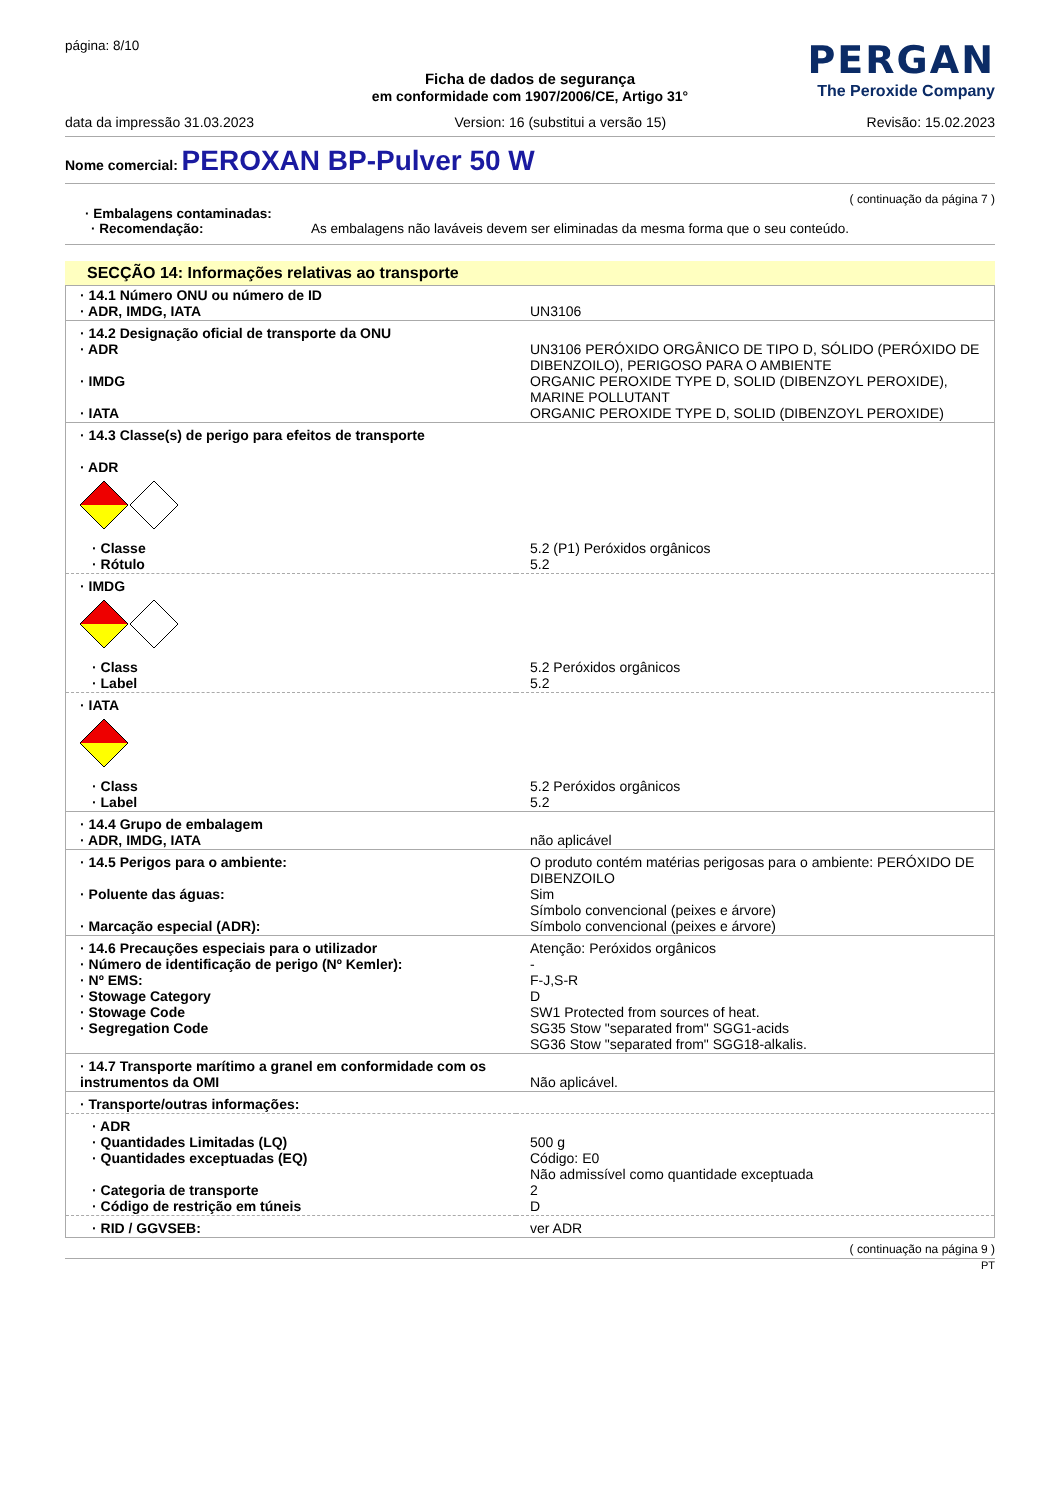página: 8/10
PERGAN
The Peroxide Company
Ficha de dados de segurança
em conformidade com 1907/2006/CE, Artigo 31°
data da impressão 31.03.2023 Version: 16 (substitui a versão 15) Revisão: 15.02.2023
Nome comercial: PEROXAN BP-Pulver 50 W
( continuação da página 7 )
· Embalagens contaminadas:
· Recomendação: As embalagens não laváveis devem ser eliminadas da mesma forma que o seu conteúdo.
SECÇÃO 14: Informações relativas ao transporte
| · 14.1 Número ONU ou número de ID · ADR, IMDG, IATA | UN3106 |
| · 14.2 Designação oficial de transporte da ONU · ADR · IMDG · IATA | UN3106 PERÓXIDO ORGÂNICO DE TIPO D, SÓLIDO (PERÓXIDO DE DIBENZOILO), PERIGOSO PARA O AMBIENTE ORGANIC PEROXIDE TYPE D, SOLID (DIBENZOYL PEROXIDE), MARINE POLLUTANT ORGANIC PEROXIDE TYPE D, SOLID (DIBENZOYL PEROXIDE) |
| · 14.3 Classe(s) de perigo para efeitos de transporte · ADR | |
| · Classe · Rótulo | 5.2 (P1) Peróxidos orgânicos 5.2 |
| · IMDG | |
| · Class · Label | 5.2 Peróxidos orgânicos 5.2 |
| · IATA | |
| · Class · Label | 5.2 Peróxidos orgânicos 5.2 |
| · 14.4 Grupo de embalagem · ADR, IMDG, IATA | não aplicável |
| · 14.5 Perigos para o ambiente: · Poluente das águas: · Marcação especial (ADR): | O produto contém matérias perigosas para o ambiente: PERÓXIDO DE DIBENZOILO Sim Símbolo convencional (peixes e árvore) Símbolo convencional (peixes e árvore) |
| · 14.6 Precauções especiais para o utilizador · Número de identificação de perigo (Nº Kemler): · Nº EMS: · Stowage Category · Stowage Code · Segregation Code | Atenção: Peróxidos orgânicos - F-J,S-R D SW1 Protected from sources of heat. SG35 Stow "separated from" SGG1-acids SG36 Stow "separated from" SGG18-alkalis. |
| · 14.7 Transporte marítimo a granel em conformidade com os instrumentos da OMI | Não aplicável. |
| · Transporte/outras informações: | |
| · ADR · Quantidades Limitadas (LQ) · Quantidades exceptuadas (EQ) · Categoria de transporte · Código de restrição em túneis | 500 g Código: E0 Não admissível como quantidade exceptuada 2 D |
| · RID / GGVSEB: | ver ADR |
( continuação na página 9 )
PT